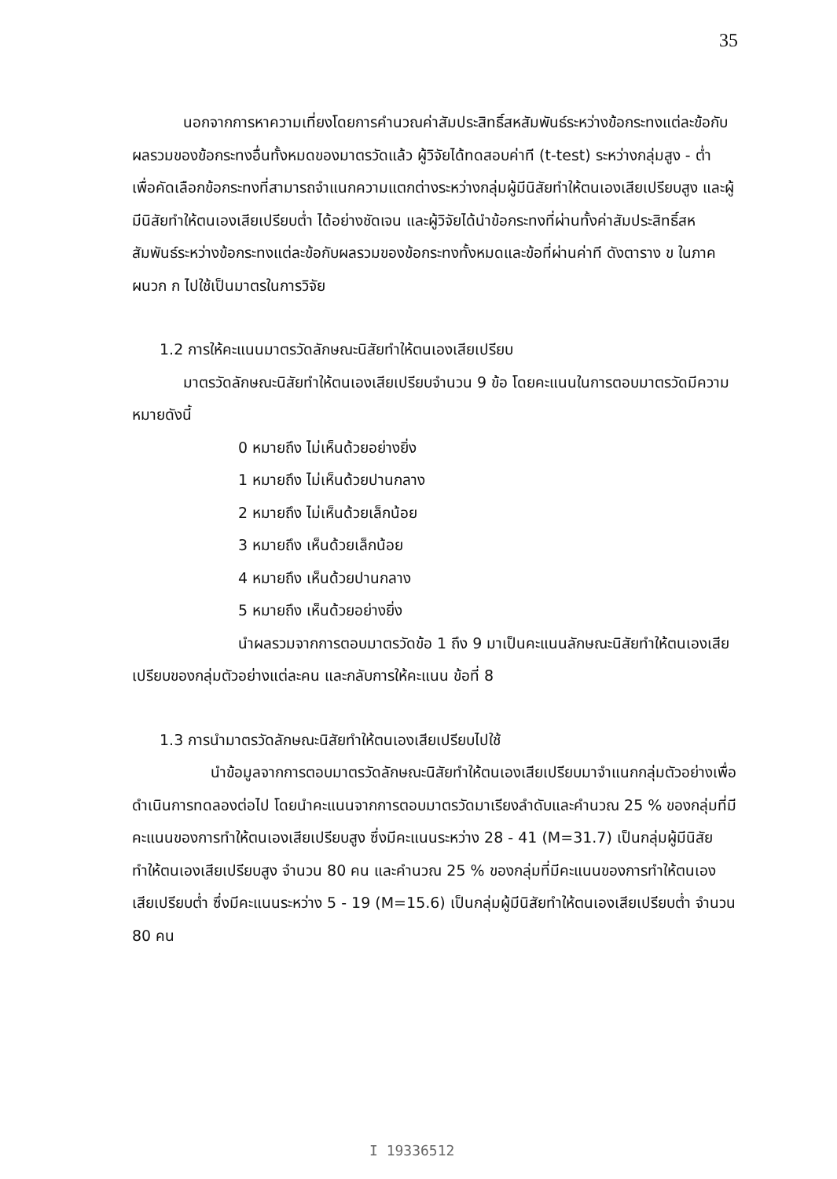35
นอกจากการหาความเที่ยงโดยการคำนวณค่าสัมประสิทธิ์สหสัมพันธ์ระหว่างข้อกระทงแต่ละข้อกับผลรวมของข้อกระทงอื่นทั้งหมดของมาตรวัดแล้ว ผู้วิจัยได้ทดสอบค่าที (t-test) ระหว่างกลุ่มสูง - ต่ำ เพื่อคัดเลือกข้อกระทงที่สามารถจำแนกความแตกต่างระหว่างกลุ่มผู้มีนิสัยทำให้ตนเองเสียเปรียบสูง และผู้มีนิสัยทำให้ตนเองเสียเปรียบต่ำ ได้อย่างชัดเจน และผู้วิจัยได้นำข้อกระทงที่ผ่านทั้งค่าสัมประสิทธิ์สหสัมพันธ์ระหว่างข้อกระทงแต่ละข้อกับผลรวมของข้อกระทงทั้งหมดและข้อที่ผ่านค่าที ดังตาราง ข ในภาคผนวก ก ไปใช้เป็นมาตรในการวิจัย
1.2 การให้คะแนนมาตรวัดลักษณะนิสัยทำให้ตนเองเสียเปรียบ
มาตรวัดลักษณะนิสัยทำให้ตนเองเสียเปรียบจำนวน 9 ข้อ โดยคะแนนในการตอบมาตรวัดมีความหมายดังนี้
0 หมายถึง ไม่เห็นด้วยอย่างยิ่ง
1 หมายถึง ไม่เห็นด้วยปานกลาง
2 หมายถึง ไม่เห็นด้วยเล็กน้อย
3 หมายถึง เห็นด้วยเล็กน้อย
4 หมายถึง เห็นด้วยปานกลาง
5 หมายถึง เห็นด้วยอย่างยิ่ง
นำผลรวมจากการตอบมาตรวัดข้อ 1 ถึง 9 มาเป็นคะแนนลักษณะนิสัยทำให้ตนเองเสียเปรียบของกลุ่มตัวอย่างแต่ละคน และกลับการให้คะแนน ข้อที่ 8
1.3 การนำมาตรวัดลักษณะนิสัยทำให้ตนเองเสียเปรียบไปใช้
นำข้อมูลจากการตอบมาตรวัดลักษณะนิสัยทำให้ตนเองเสียเปรียบมาจำแนกกลุ่มตัวอย่างเพื่อดำเนินการทดลองต่อไป โดยนำคะแนนจากการตอบมาตรวัดมาเรียงลำดับและคำนวณ 25 % ของกลุ่มที่มีคะแนนของการทำให้ตนเองเสียเปรียบสูง ซึ่งมีคะแนนระหว่าง 28 - 41 (M=31.7) เป็นกลุ่มผู้มีนิสัยทำให้ตนเองเสียเปรียบสูง จำนวน 80 คน และคำนวณ 25 % ของกลุ่มที่มีคะแนนของการทำให้ตนเองเสียเปรียบต่ำ ซึ่งมีคะแนนระหว่าง 5 - 19 (M=15.6) เป็นกลุ่มผู้มีนิสัยทำให้ตนเองเสียเปรียบต่ำ จำนวน 80 คน
I 19336512